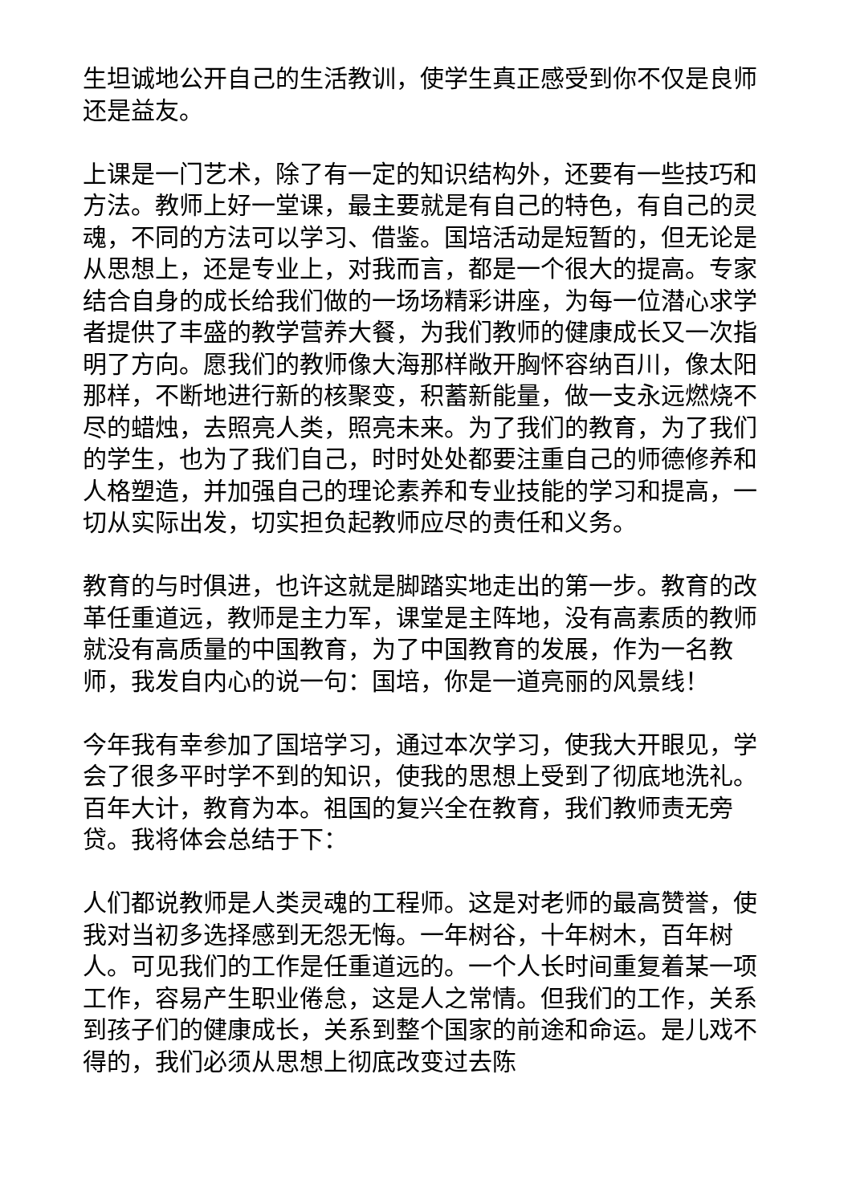生坦诚地公开自己的生活教训，使学生真正感受到你不仅是良师还是益友。
上课是一门艺术，除了有一定的知识结构外，还要有一些技巧和方法。教师上好一堂课，最主要就是有自己的特色，有自己的灵魂，不同的方法可以学习、借鉴。国培活动是短暂的，但无论是从思想上，还是专业上，对我而言，都是一个很大的提高。专家结合自身的成长给我们做的一场场精彩讲座，为每一位潜心求学者提供了丰盛的教学营养大餐，为我们教师的健康成长又一次指明了方向。愿我们的教师像大海那样敞开胸怀容纳百川，像太阳那样，不断地进行新的核聚变，积蓄新能量，做一支永远燃烧不尽的蜡烛，去照亮人类，照亮未来。为了我们的教育，为了我们的学生，也为了我们自己，时时处处都要注重自己的师德修养和人格塑造，并加强自己的理论素养和专业技能的学习和提高，一切从实际出发，切实担负起教师应尽的责任和义务。
教育的与时俱进，也许这就是脚踏实地走出的第一步。教育的改革任重道远，教师是主力军，课堂是主阵地，没有高素质的教师就没有高质量的中国教育，为了中国教育的发展，作为一名教师，我发自内心的说一句：国培，你是一道亮丽的风景线！
今年我有幸参加了国培学习，通过本次学习，使我大开眼见，学会了很多平时学不到的知识，使我的思想上受到了彻底地洗礼。百年大计，教育为本。祖国的复兴全在教育，我们教师责无旁贷。我将体会总结于下：
人们都说教师是人类灵魂的工程师。这是对老师的最高赞誉，使我对当初多选择感到无怨无悔。一年树谷，十年树木，百年树人。可见我们的工作是任重道远的。一个人长时间重复着某一项工作，容易产生职业倦怠，这是人之常情。但我们的工作，关系到孩子们的健康成长，关系到整个国家的前途和命运。是儿戏不得的，我们必须从思想上彻底改变过去陈